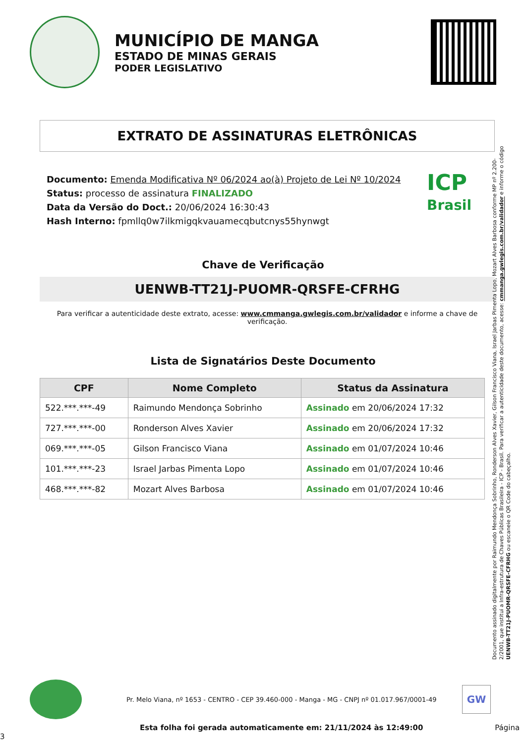MUNICÍPIO DE MANGA
ESTADO DE MINAS GERAIS
PODER LEGISLATIVO
EXTRATO DE ASSINATURAS ELETRÔNICAS
Documento: Emenda Modificativa Nº 06/2024 ao(à) Projeto de Lei Nº 10/2024
Status: processo de assinatura FINALIZADO
Data da Versão do Doct.: 20/06/2024 16:30:43
Hash Interno: fpmllq0w7ilkmigqkvauamecqbutcnys55hynwgt
ICP
Brasil
Chave de Verificação
UENWB-TT21J-PUOMR-QRSFE-CFRHG
Para verificar a autenticidade deste extrato, acesse: www.cmmanga.gwlegis.com.br/validador e informe a chave de verificação.
Lista de Signatários Deste Documento
| CPF | Nome Completo | Status da Assinatura |
| --- | --- | --- |
| 522.***.***-49 | Raimundo Mendonça Sobrinho | Assinado em 20/06/2024 17:32 |
| 727.***.***-00 | Ronderson Alves Xavier | Assinado em 20/06/2024 17:32 |
| 069.***.***-05 | Gilson Francisco Viana | Assinado em 01/07/2024 10:46 |
| 101.***.***-23 | Israel Jarbas Pimenta Lopo | Assinado em 01/07/2024 10:46 |
| 468.***.***-82 | Mozart Alves Barbosa | Assinado em 01/07/2024 10:46 |
Documento assinado digitalmente por Raimundo Mendonça Sobrinho, Ronderson Alves Xavier, Gilson Francisco Viana, Israel Jarbas Pimenta Lopo, Mozart Alves Barbosa conforme MP nº 2.200-2/2001, que institui a Infra-estrutura de Chaves Públicas Brasileira - ICP - Brasil. Para verificar a autenticidade deste documento, acesse: cmmanga.gwlegis.com.br/validador e informe o código UENWB-TT21J-PUOMR-QRSFE-CFRHG ou escaneie o QR Code do cabeçalho.
Pr. Melo Viana, nº 1653 - CENTRO - CEP 39.460-000 - Manga - MG - CNPJ nº 01.017.967/0001-49
GW
Esta folha foi gerada automaticamente em: 21/11/2024 às 12:49:00 Página 3